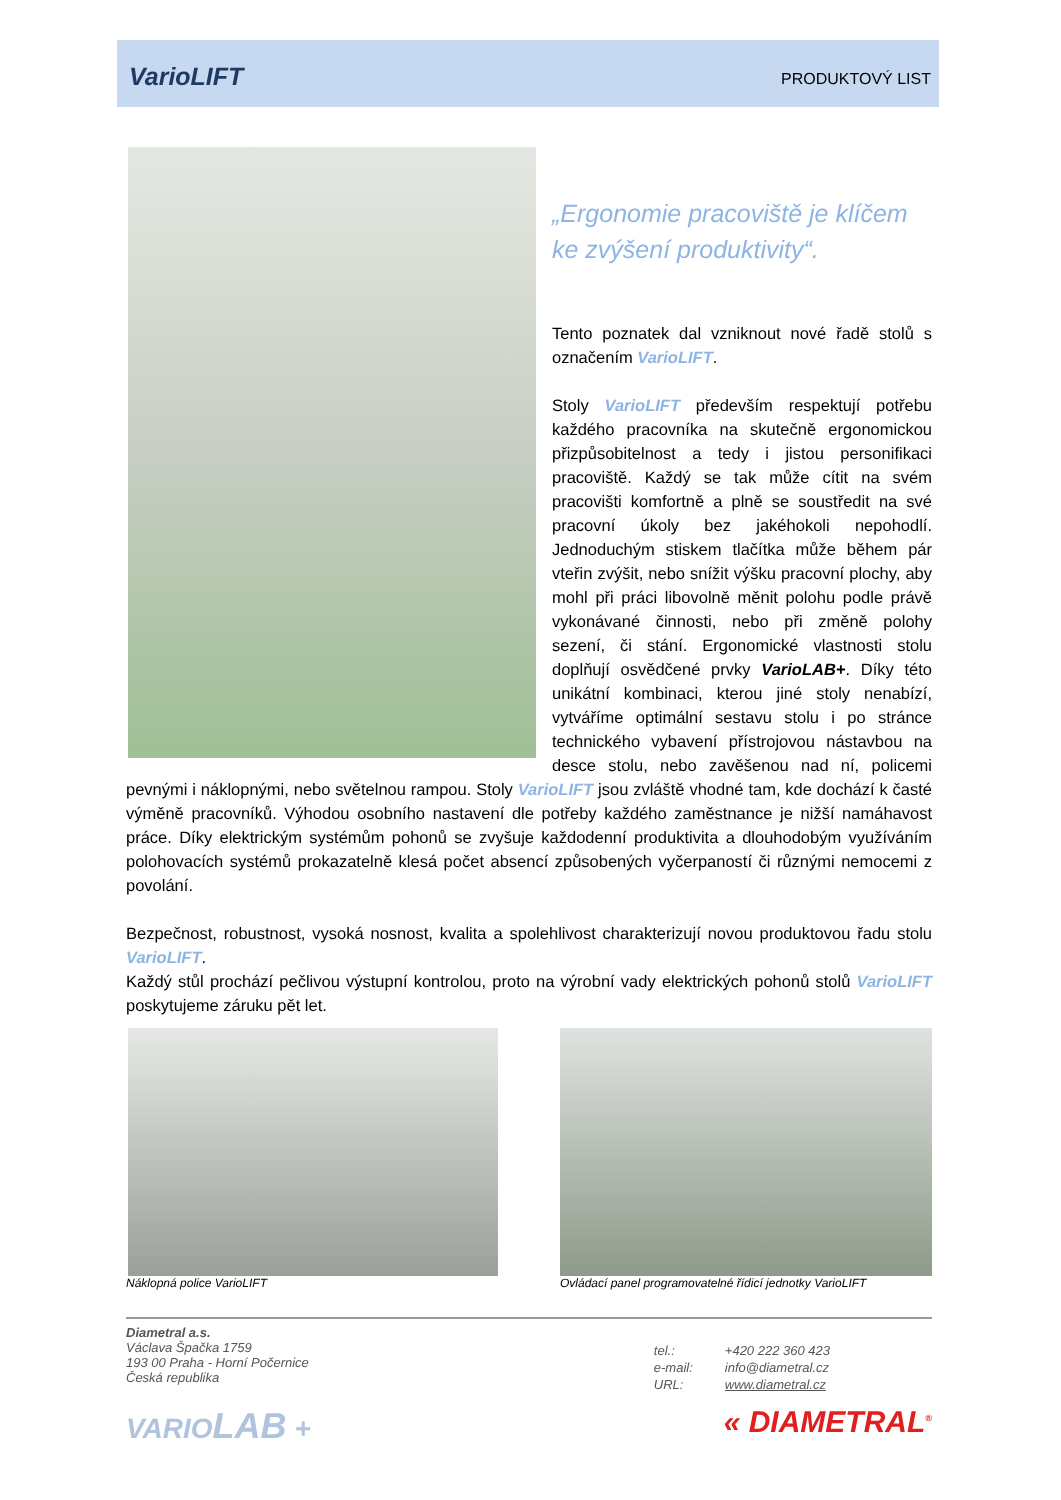VarioLIFT PRODUKTOVÝ LIST
„Ergonomie pracoviště je klíčem ke zvýšení produktivity“.
Tento poznatek dal vzniknout nové řadě stolů s označením VarioLIFT.
Stoly VarioLIFT především respektují potřebu každého pracovníka na skutečně ergonomickou přizpůsobitelnost a tedy i jistou personifikaci pracoviště. Každý se tak může cítit na svém pracovišti komfortně a plně se soustředit na své pracovní úkoly bez jakéhokoli nepohodlí. Jednoduchým stiskem tlačítka může během pár vteřin zvýšit, nebo snížit výšku pracovní plochy, aby mohl při práci libovolně měnit polohu podle právě vykonávané činnosti, nebo při změně polohy sezení, či stání. Ergonomické vlastnosti stolu doplňují osvědčené prvky VarioLAB+. Díky této unikátní kombinaci, kterou jiné stoly nenabízí, vytváříme optimální sestavu stolu i po stránce technického vybavení přístrojovou nástavbou na desce stolu, nebo zavěšenou nad ní, policemi pevnými i náklopnými, nebo světelnou rampou. Stoly VarioLIFT jsou zvláště vhodné tam, kde dochází k časté výměně pracovníků. Výhodou osobního nastavení dle potřeby každého zaměstnance je nižší namáhavost práce. Díky elektrickým systémům pohonů se zvyšuje každodenní produktivita a dlouhodobým využíváním polohovacích systémů prokazatelně klesá počet absencí způsobených vyčerpaností či různými nemocemi z povolání.
Bezpečnost, robustnost, vysoká nosnost, kvalita a spolehlivost charakterizují novou produktovou řadu stolu VarioLIFT.
Každý stůl prochází pečlivou výstupní kontrolou, proto na výrobní vady elektrických pohonů stolů VarioLIFT poskytujeme záruku pět let.
Náklopná police VarioLIFT Ovládací panel programovatelné řídicí jednotky VarioLIFT
Diametral a.s.
Václava Špačka 1759
193 00 Praha - Horní Počernice
Česká republika
| tel.: | +420 222 360 423 |
| e-mail: | info@diametral.cz |
| URL: | www.diametral.cz |
VARIOLAB + « DIAMETRAL<sup>®</sup>